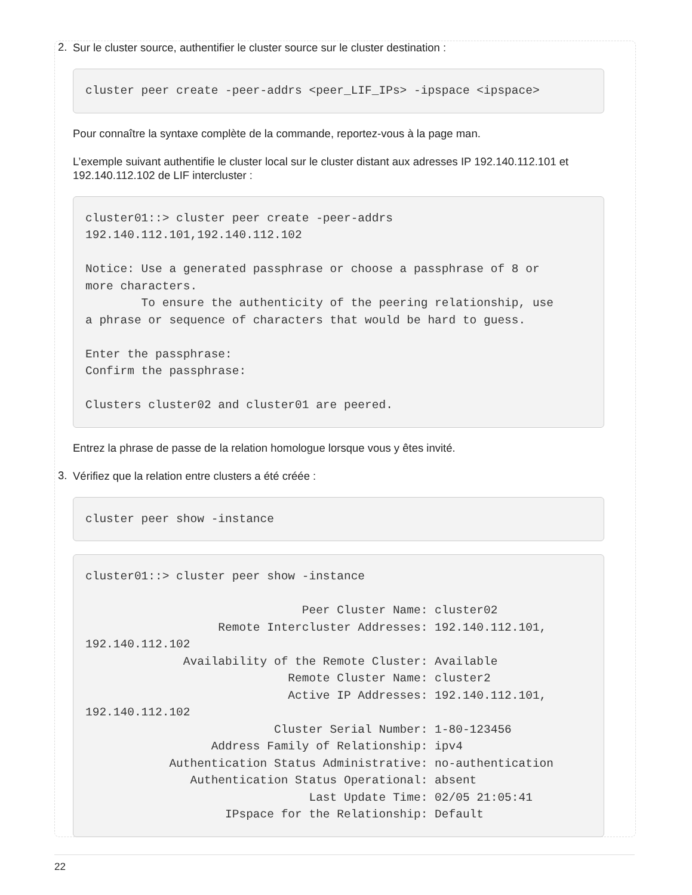2.
Sur le cluster source, authentifier le cluster source sur le cluster destination :
cluster peer create -peer-addrs <peer_LIF_IPs> -ipspace <ipspace>
Pour connaître la syntaxe complète de la commande, reportez-vous à la page man.
L’exemple suivant authentifie le cluster local sur le cluster distant aux adresses IP 192.140.112.101 et 192.140.112.102 de LIF intercluster :
cluster01::> cluster peer create -peer-addrs
192.140.112.101,192.140.112.102

Notice: Use a generated passphrase or choose a passphrase of 8 or
more characters.
        To ensure the authenticity of the peering relationship, use
a phrase or sequence of characters that would be hard to guess.

Enter the passphrase:
Confirm the passphrase:

Clusters cluster02 and cluster01 are peered.
Entrez la phrase de passe de la relation homologue lorsque vous y êtes invité.
3.
Vérifiez que la relation entre clusters a été créée :
cluster peer show -instance
cluster01::> cluster peer show -instance

                               Peer Cluster Name: cluster02
                   Remote Intercluster Addresses: 192.140.112.101,
192.140.112.102
              Availability of the Remote Cluster: Available
                             Remote Cluster Name: cluster2
                             Active IP Addresses: 192.140.112.101,
192.140.112.102
                           Cluster Serial Number: 1-80-123456
                  Address Family of Relationship: ipv4
            Authentication Status Administrative: no-authentication
               Authentication Status Operational: absent
                                Last Update Time: 02/05 21:05:41
                    IPspace for the Relationship: Default
22